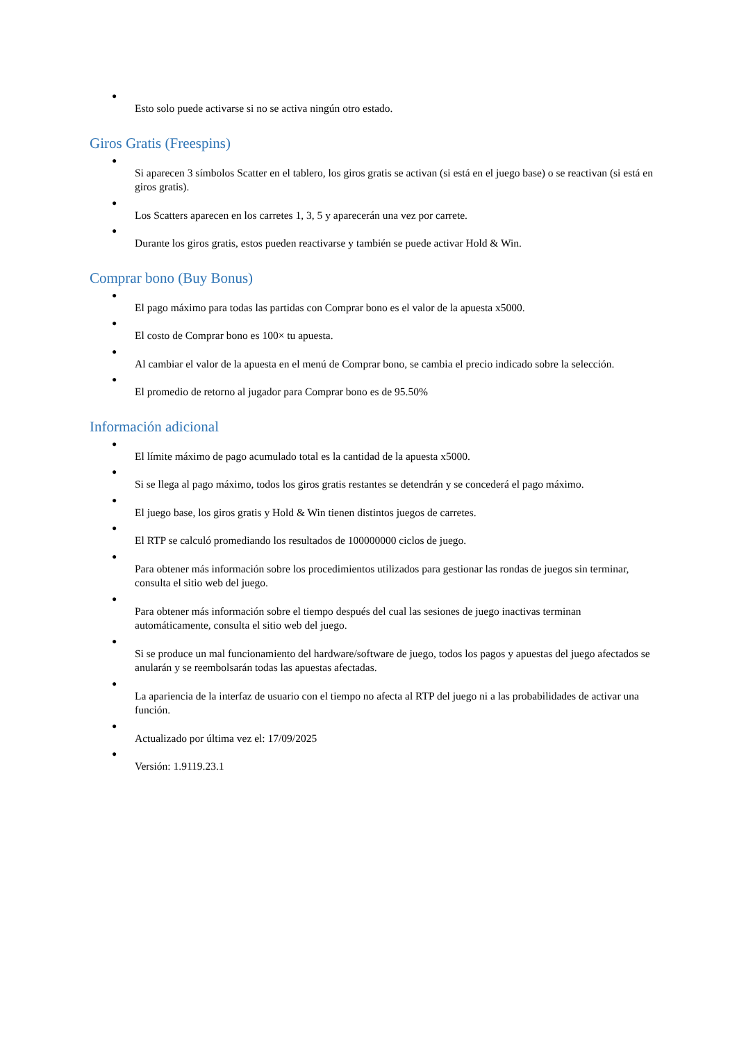●
Esto solo puede activarse si no se activa ningún otro estado.
Giros Gratis (Freespins)
●
Si aparecen 3 símbolos Scatter en el tablero, los giros gratis se activan (si está en el juego base) o se reactivan (si está en giros gratis).
●
Los Scatters aparecen en los carretes 1, 3, 5 y aparecerán una vez por carrete.
●
Durante los giros gratis, estos pueden reactivarse y también se puede activar Hold & Win.
Comprar bono (Buy Bonus)
●
El pago máximo para todas las partidas con Comprar bono es el valor de la apuesta x5000.
●
El costo de Comprar bono es 100× tu apuesta.
●
Al cambiar el valor de la apuesta en el menú de Comprar bono, se cambia el precio indicado sobre la selección.
●
El promedio de retorno al jugador para Comprar bono es de 95.50%
Información adicional
●
El límite máximo de pago acumulado total es la cantidad de la apuesta x5000.
●
Si se llega al pago máximo, todos los giros gratis restantes se detendrán y se concederá el pago máximo.
●
El juego base, los giros gratis y Hold & Win tienen distintos juegos de carretes.
●
El RTP se calculó promediando los resultados de 100000000 ciclos de juego.
●
Para obtener más información sobre los procedimientos utilizados para gestionar las rondas de juegos sin terminar, consulta el sitio web del juego.
●
Para obtener más información sobre el tiempo después del cual las sesiones de juego inactivas terminan automáticamente, consulta el sitio web del juego.
●
Si se produce un mal funcionamiento del hardware/software de juego, todos los pagos y apuestas del juego afectados se anularán y se reembolsarán todas las apuestas afectadas.
●
La apariencia de la interfaz de usuario con el tiempo no afecta al RTP del juego ni a las probabilidades de activar una función.
●
Actualizado por última vez el: 17/09/2025
●
Versión: 1.9119.23.1